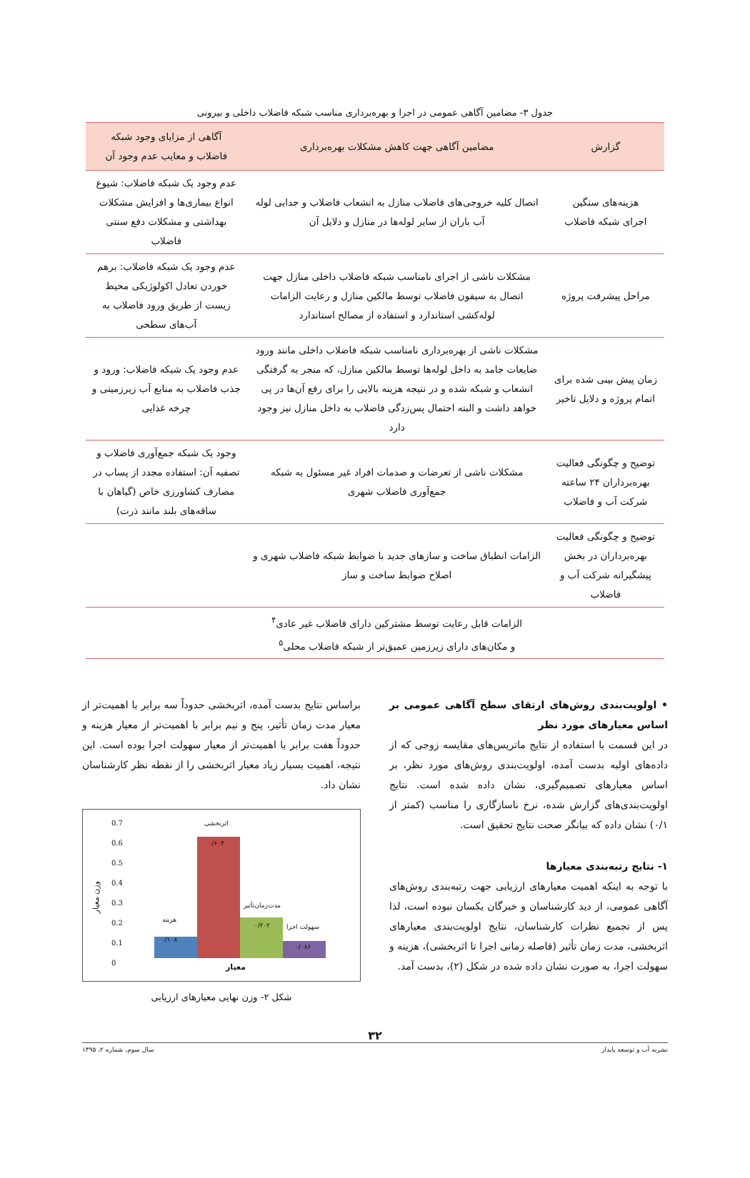جدول ۳- مضامین آگاهی عمومی در اجرا و بهره‌برداری مناسب شبکه فاضلاب داخلی و بیرونی
| گزارش | مضامین آگاهی جهت کاهش مشکلات بهره‌برداری | آگاهی از مزایای وجود شبکه فاضلاب و معایب عدم وجود آن |
| --- | --- | --- |
| هزینه‌های سنگین اجرای شبکه فاضلاب | اتصال کلیه خروجی‌های فاضلاب منازل به انشعاب فاضلاب و جدایی لوله آب باران از سایر لوله‌ها در منازل و دلایل آن | عدم وجود یک شبکه فاضلاب: شیوع انواع بیماری‌ها و افزایش مشکلات بهداشتی و مشکلات دفع سنتی فاضلاب |
| مراحل پیشرفت پروژه | مشکلات ناشی از اجرای نامناسب شبکه فاضلاب داخلی منازل جهت اتصال به سیفون فاضلاب توسط مالکین منازل و رعایت الزامات لوله‌کشی استاندارد و استفاده از مصالح استاندارد | عدم وجود یک شبکه فاضلاب: برهم خوردن تعادل اکولوژیکی محیط زیست از طریق ورود فاضلاب به آب‌های سطحی |
| زمان پیش بینی شده برای اتمام پروژه و دلایل تاخیر | مشکلات ناشی از بهره‌برداری نامناسب شبکه فاضلاب داخلی مانند ورود ضایعات جامد به داخل لوله‌ها توسط مالکین منازل، که منجر به گرفتگی انشعاب و شبکه شده و در نتیجه هزینه بالایی را برای رفع آن‌ها در پی خواهد داشت و البته احتمال پس‌زدگی فاضلاب به داخل منازل نیز وجود دارد | عدم وجود یک شبکه فاضلاب: ورود و جذب فاضلاب به منابع آب زیرزمینی و چرخه غذایی |
| توضیح و چگونگی فعالیت بهره‌برداران ۲۴ ساعته شرکت آب و فاضلاب | مشکلات ناشی از تعرضات و صدمات افراد غیر مسئول به شبکه جمع‌آوری فاضلاب شهری | وجود یک شبکه جمع‌آوری فاضلاب و تصفیه آن: استفاده مجدد از پساب در مصارف کشاورزی خاص (گیاهان با ساقه‌های بلند مانند ذرت) |
| توضیح و چگونگی فعالیت بهره‌برداران در بخش پیشگیرانه شرکت آب و فاضلاب | الزامات انطباق ساخت و سازهای جدید با ضوابط شبکه فاضلاب شهری و اصلاح ضوابط ساخت و ساز | |
| | الزامات قابل رعایت توسط مشترکین دارای فاضلاب غیر عادی<sup>۴</sup> و مکان‌های دارای زیرزمین عمیق‌تر از شبکه فاضلاب محلی<sup>۵</sup> | |
• اولویت‌بندی روش‌های ارتقای سطح آگاهی عمومی بر اساس معیارهای مورد نظر
در این قسمت با استفاده از نتایج ماتریس‌های مقایسه زوجی که از داده‌های اولیه بدست آمده، اولویت‌بندی روش‌های مورد نظر، بر اساس معیارهای تصمیم‌گیری، نشان داده شده است. نتایج اولویت‌بندی‌های گزارش شده، نرخ ناسازگاری را مناسب (کمتر از ۰/۱) نشان داده که بیانگر صحت نتایج تحقیق است.
۱- نتایج رتبه‌بندی معیارها
با توجه به اینکه اهمیت معیارهای ارزیابی جهت رتبه‌بندی روش‌های آگاهی عمومی، از دید کارشناسان و خبرگان یکسان نبوده است، لذا پس از تجمیع نظرات کارشناسان، نتایج اولویت‌بندی معیارهای اثربخشی، مدت زمان تأثیر (فاصله زمانی اجرا تا اثربخشی)، هزینه و سهولت اجرا، به صورت نشان داده شده در شکل (۲)، بدست آمد.
براساس نتایج بدست آمده، اثربخشی حدوداً سه برابر با اهمیت‌تر از معیار مدت زمان تأثیر، پنج و نیم برابر با اهمیت‌تر از معیار هزینه و حدوداً هفت برابر با اهمیت‌تر از معیار سهولت اجرا بوده است. این نتیجه، اهمیت بسیار زیاد معیار اثربخشی را از نقطه نظر کارشناسان نشان داد.
وزن معیار
0.7
0.6
0.5
0.4
0.3
0.2
0.1
0
هزینه
۰/۱۰۸
اثربخشی
۰/۶۰۴
مدت‌زمان‌تأثیر
۰/۲۰۲
سهولت اجرا
۰/۰۸۶
معیار
شکل ۲- وزن نهایی معیارهای ارزیابی
۳۲
نشریه آب و توسعه پایدار سال سوم، شماره ۲، ۱۳۹۵